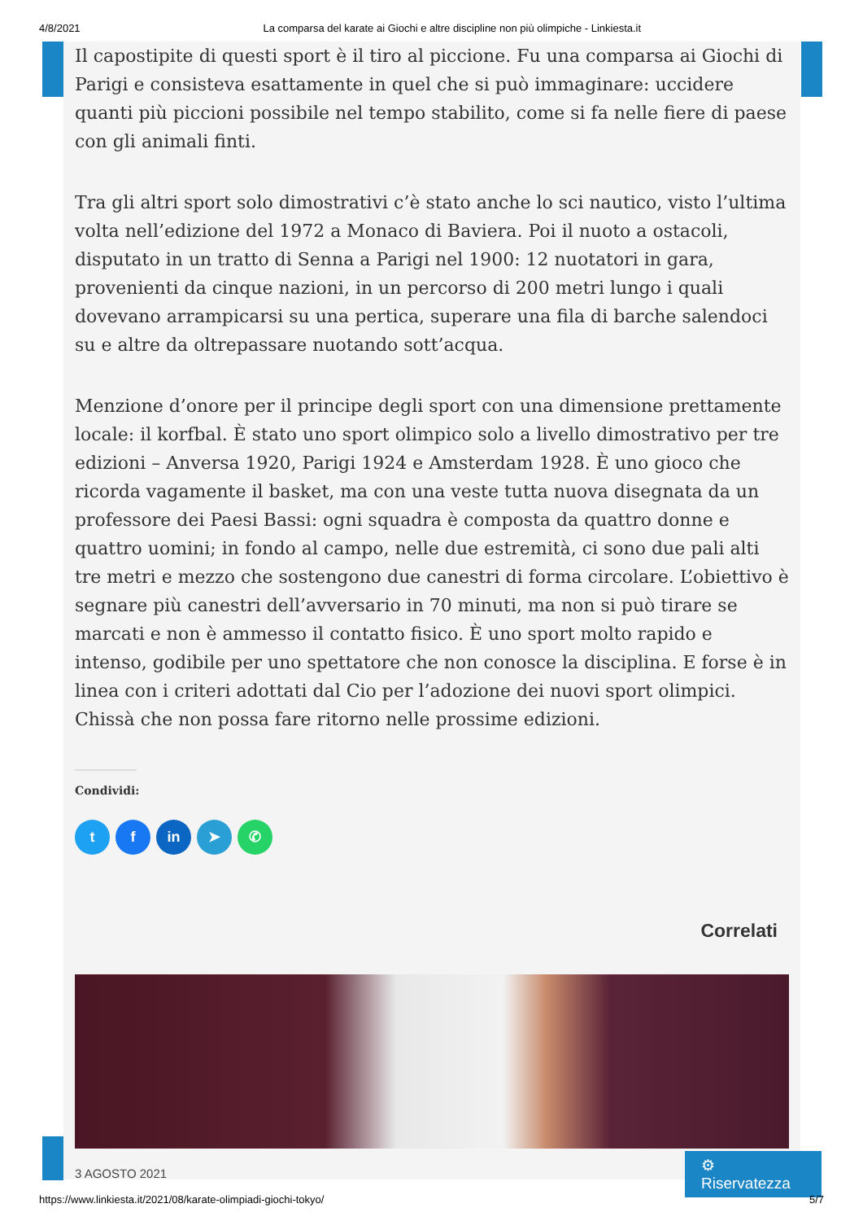4/8/2021 La comparsa del karate ai Giochi e altre discipline non più olimpiche - Linkiesta.it
Il capostipite di questi sport è il tiro al piccione. Fu una comparsa ai Giochi di Parigi e consisteva esattamente in quel che si può immaginare: uccidere quanti più piccioni possibile nel tempo stabilito, come si fa nelle fiere di paese con gli animali finti.
Tra gli altri sport solo dimostrativi c’è stato anche lo sci nautico, visto l’ultima volta nell’edizione del 1972 a Monaco di Baviera. Poi il nuoto a ostacoli, disputato in un tratto di Senna a Parigi nel 1900: 12 nuotatori in gara, provenienti da cinque nazioni, in un percorso di 200 metri lungo i quali dovevano arrampicarsi su una pertica, superare una fila di barche salendoci su e altre da oltrepassare nuotando sott’acqua.
Menzione d’onore per il principe degli sport con una dimensione prettamente locale: il korfbal. È stato uno sport olimpico solo a livello dimostrativo per tre edizioni – Anversa 1920, Parigi 1924 e Amsterdam 1928. È uno gioco che ricorda vagamente il basket, ma con una veste tutta nuova disegnata da un professore dei Paesi Bassi: ogni squadra è composta da quattro donne e quattro uomini; in fondo al campo, nelle due estremità, ci sono due pali alti tre metri e mezzo che sostengono due canestri di forma circolare. L’obiettivo è segnare più canestri dell’avversario in 70 minuti, ma non si può tirare se marcati e non è ammesso il contatto fisico. È uno sport molto rapido e intenso, godibile per uno spettatore che non conosce la disciplina. E forse è in linea con i criteri adottati dal Cio per l’adozione dei nuovi sport olimpici. Chissà che non possa fare ritorno nelle prossime edizioni.
Condividi:
tf in ➤ ✆
Correlati
3 AGOSTO 2021
⚙ Riservatezza
https://www.linkiesta.it/2021/08/karate-olimpiadi-giochi-tokyo/ 5/7